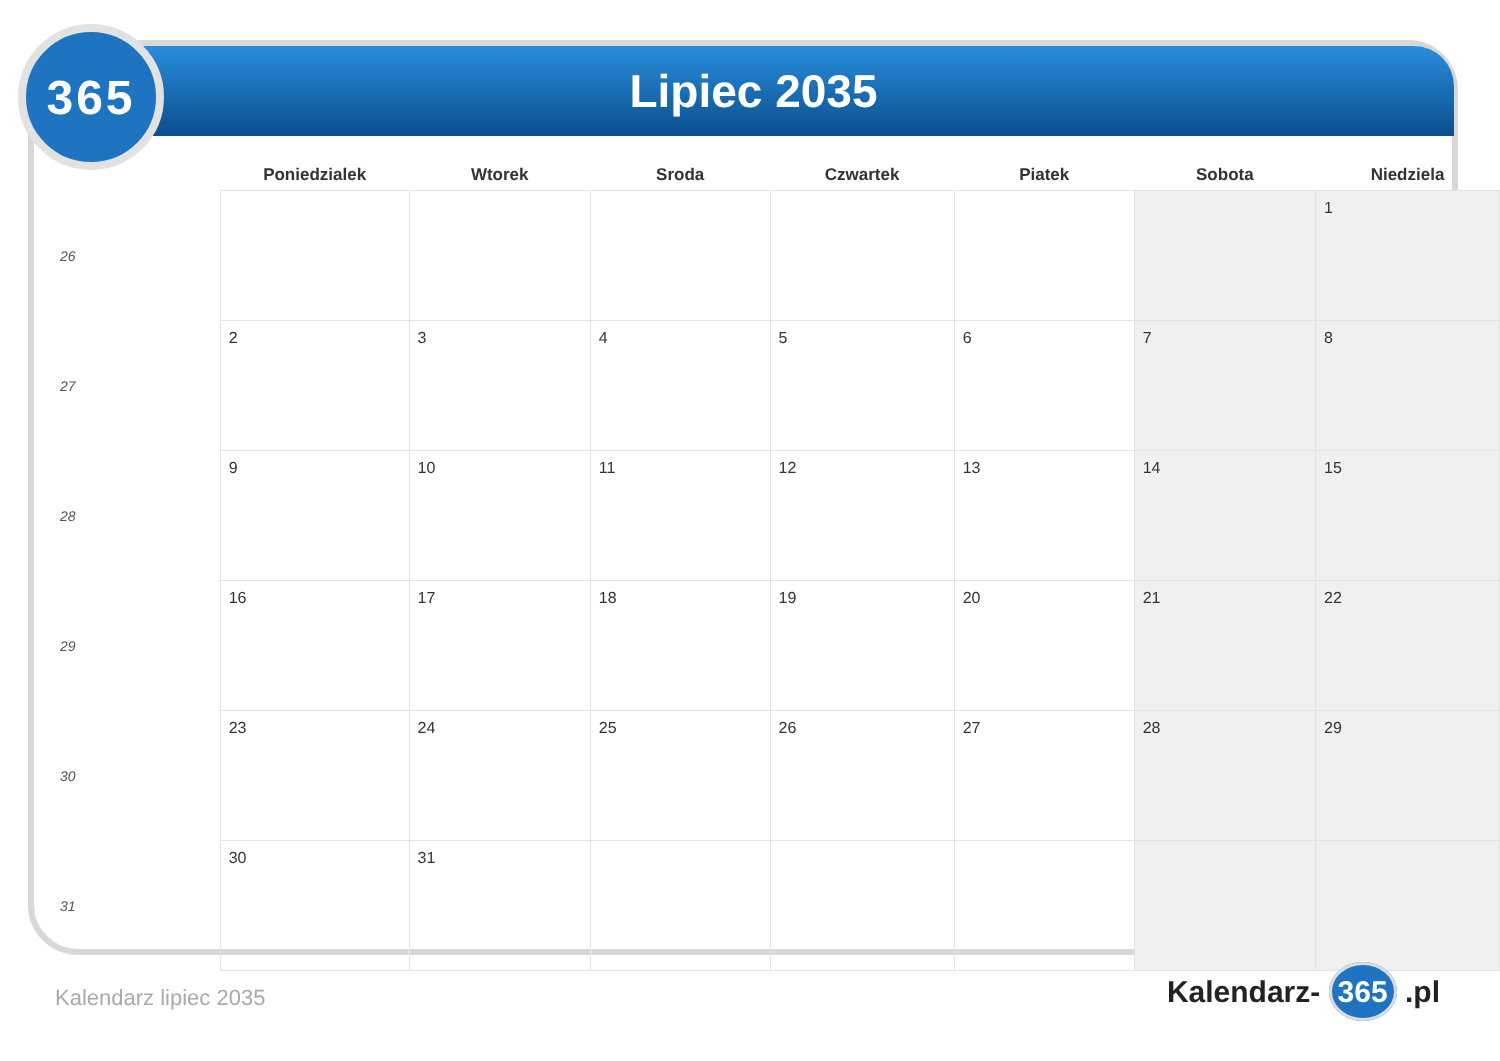365 Lipiec 2035
| | Poniedzialek | Wtorek | Sroda | Czwartek | Piatek | Sobota | Niedziela |
| --- | --- | --- | --- | --- | --- | --- | --- |
| 26 | | | | | | | 1 |
| 27 | 2 | 3 | 4 | 5 | 6 | 7 | 8 |
| 28 | 9 | 10 | 11 | 12 | 13 | 14 | 15 |
| 29 | 16 | 17 | 18 | 19 | 20 | 21 | 22 |
| 30 | 23 | 24 | 25 | 26 | 27 | 28 | 29 |
| 31 | 30 | 31 | | | | | |
Kalendarz lipiec 2035 Kalendarz- 365 .pl